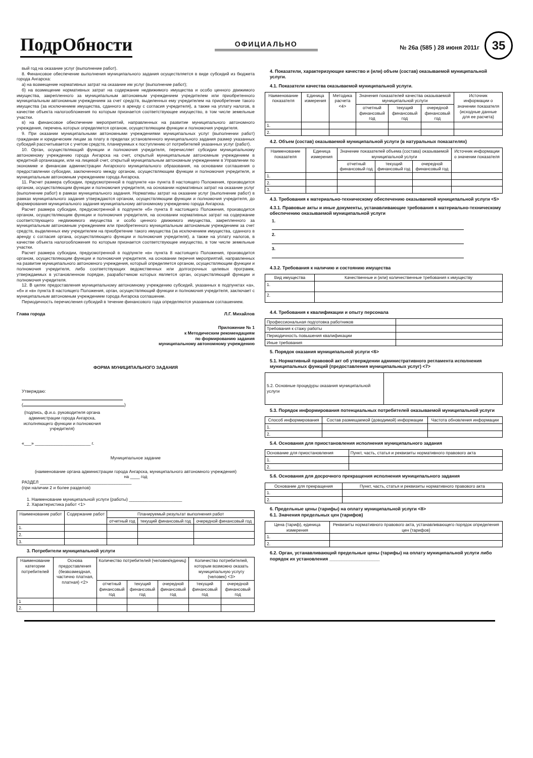ПодрОбности
ОФИЦИАЛЬНО
№ 26а (585 ) 28 июня 2011г 35
вый год на оказание услуг (выполнение работ).
8. Финансовое обеспечение выполнения муниципального задания осуществляется в виде субсидий из бюджета города Ангарска:
а) на возмещение нормативных затрат на оказание им услуг (выполнение работ);
б) на возмещение нормативных затрат на содержание недвижимого имущества и особо ценного движимого имущества, закрепленного за муниципальным автономным учреждением учредителем или приобретенного муниципальным автономным учреждением за счет средств, выделенных ему учредителем на приобретение такого имущества (за исключением имущества, сданного в аренду с согласия учредителя), а также на уплату налогов, в качестве объекта налогообложения по которым признается соответствующее имущество, в том числе земельные участки.
в) на финансовое обеспечение мероприятий, направленных на развитие муниципального автономного учреждения, перечень которых определяется органом, осуществляющим функции и полномочия учредителя.
9. При оказании муниципальными автономными учреждениями муниципальных услуг (выполнении работ) гражданам и юридическим лицам за плату в пределах установленного муниципального задания размер указанных субсидий рассчитывается с учетом средств, планируемых к поступлению от потребителей указанных услуг (работ).
10. Орган, осуществляющий функции и полномочия учредителя, перечисляет субсидии муниципальному автономному учреждению города Ангарска на счет, открытый муниципальным автономным учреждением в кредитной организации, или на лицевой счет, открытый муниципальным автономным учреждением в Управлении по экономике и финансам администрации Ангарского муниципального образования, на основании соглашения о предоставлении субсидии, заключенного между органом, осуществляющим функции и полномочия учредителя, и муниципальным автономным учреждением города Ангарска.
11. Расчет размера субсидии, предусмотренной в подпункте «а» пункта 8 настоящего Положения, производится органом, осуществляющим функции и полномочия учредителя, на основании нормативных затрат на оказание услуг (выполнение работ) в рамках муниципального задания. Нормативы затрат на оказание услуг (выполнение работ) в рамках муниципального задания утверждаются органом, осуществляющим функции и полномочия учредителя, до формирования муниципального задания муниципальному автономному учреждению города Ангарска.
Расчет размера субсидии, предусмотренной в подпункте «б» пункта 8 настоящего Положения, производится органом, осуществляющим функции и полномочия учредителя, на основании нормативных затрат на содержание соответствующего недвижимого имущества и особо ценного движимого имущества, закрепленного за муниципальным автономным учреждением или приобретенного муниципальным автономным учреждением за счет средств, выделенных ему учредителем на приобретение такого имущества (за исключением имущества, сданного в аренду с согласия органа, осуществляющего функции и полномочия учредителя), а также на уплату налогов, в качестве объекта налогообложения по которым признается соответствующее имущество, в том числе земельные участки.
Расчет размера субсидии, предусмотренной в подпункте «в» пункта 8 настоящего Положения, производится органом, осуществляющим функции и полномочия учредителя, на основании перечня мероприятий, направленных на развитие муниципального автономного учреждения, который определяется органом, осуществляющим функции и полномочия учредителя, либо соответствующих ведомственных или долгосрочных целевых программ, утверждаемых в установленном порядке, разработчиком которых является орган, осуществляющий функции и полномочия учредителя.
12. В целях предоставления муниципальному автономному учреждению субсидий, указанных в подпунктах «а», «б» и «в» пункта 8 настоящего Положения, орган, осуществляющий функции и полномочия учредителя, заключает с муниципальным автономным учреждением города Ангарска соглашение.
Периодичность перечисления субсидий в течение финансового года определяются указанным соглашением.
Глава города Л.Г. Михайлов
Приложение № 1
к Методическим рекомендациям
по формированию задания
муниципальному автономному учреждению
ФОРМА МУНИЦИПАЛЬНОГО ЗАДАНИЯ
Утверждаю:
( )
(подпись, ф.и.о. руководителя органа администрации города Ангарска, исполняющего функции и полномочия учредителя)
«___» _______________________ г.
Муниципальное задание
(наименование органа администрации города Ангарска, муниципального автономного учреждения)
на ____ год
РАЗДЕЛ ______________________________________
(при наличии 2 и более разделов)
1. Наименование муниципальной услуги (работы) ______________________
2. Характеристика работ <1>
| Наименование работ | Содержание работ | Планируемый результат выполнения работ | | |
| --- | --- | --- | --- | --- |
| | | отчетный год | текущий финансовый год | очередной финансовый год |
| 1. | | | | |
| 2. | | | | |
| 3. | | | | |
3. Потребители муниципальной услуги
| Наименование категории потребителей | Основа предоставления (безвозмездная, частично платная, платная) <2> | Количество потребителей (человек/единиц) | | | Количество потребителей, которым возможно оказать муниципальную услугу (человек) <3> | |
| --- | --- | --- | --- | --- | --- | --- |
| | | отчетный финансовый год | текущий финансовый год | очередной финансовый год | текущий финансовый год | очередной финансовый год |
| 1 | | | | | | |
| 2. | | | | | | |
4. Показатели, характеризующие качество и (или) объем (состав) оказываемой муниципальной услуги.
4.1. Показатели качества оказываемой муниципальной услуги.
| Наименование показателя | Единица измерения | Методика расчета <4> | Значения показателей качества оказываемой муниципальной услуги | | | Источник информации о значении показателя (исходные данные для ее расчета) |
| --- | --- | --- | --- | --- | --- | --- |
| | | | отчетный финансовый год | текущий финансовый год | очередной финансовый год | |
| 1. | | | | | | |
| 2. | | | | | | |
4.2. Объем (состав) оказываемой муниципальной услуги (в натуральных показателях)
| Наименование показателя | Единица измерения | Значение показателей объема (состава) оказываемой муниципальной услуги | | | Источник информации о значении показателя |
| --- | --- | --- | --- | --- | --- |
| | | отчетный финансовый год | текущий финансовый год | очередной финансовый год | |
| 1. | | | | | |
| 2. | | | | | |
| 3. | | | | | |
4.3. Требования к материально-техническому обеспечению оказываемой муниципальной услуги <5>
4.3.1. Правовые акты и иные документы, устанавливающие требования к материально-техническому обеспечению оказываемой муниципальной услуги
1.
2.
3.
4.3.2. Требования к наличию и состоянию имущества
| Вид имущества | Качественные и (или) количественные требования к имуществу |
| --- | --- |
| 1. | |
| 2. | |
4.4. Требования к квалификации и опыту персонала
| Профессиональная подготовка работников | |
| Требования к стажу работы | |
| Периодичность повышения квалификации | |
| Иные требования | |
5. Порядок оказания муниципальной услуги <6>
5.1. Нормативный правовой акт об утверждении административного регламента исполнения муниципальных функций (предоставления муниципальных услуг) <7>
| 5.2. Основные процедуры оказания муниципальной услуги | |
5.3. Порядок информирования потенциальных потребителей оказываемой муниципальной услуги
| Способ информирования | Состав размещаемой (доводимой) информации | Частота обновления информации |
| --- | --- | --- |
| 1. | | |
| 2. | | |
5.4. Основания для приостановления исполнения муниципального задания
| Основание для приостановления | Пункт, часть, статья и реквизиты нормативного правового акта |
| 1. | |
| 2. | |
5.6. Основания для досрочного прекращения исполнения муниципального задания
| Основание для прекращения | Пункт, часть, статья и реквизиты нормативного правового акта |
| --- | --- |
| 1. | |
| 2. | |
6. Предельные цены (тарифы) на оплату муниципальной услуги <8>
6.1. Значения предельных цен (тарифов)
| Цена (тариф), единица измерения | Реквизиты нормативного правового акта, устанавливающего порядок определения цен (тарифов) |
| --- | --- |
| 1. | |
| 2. | |
6.2. Орган, устанавливающий предельные цены (тарифы) на оплату муниципальной услуги либо порядок их установления ____________________